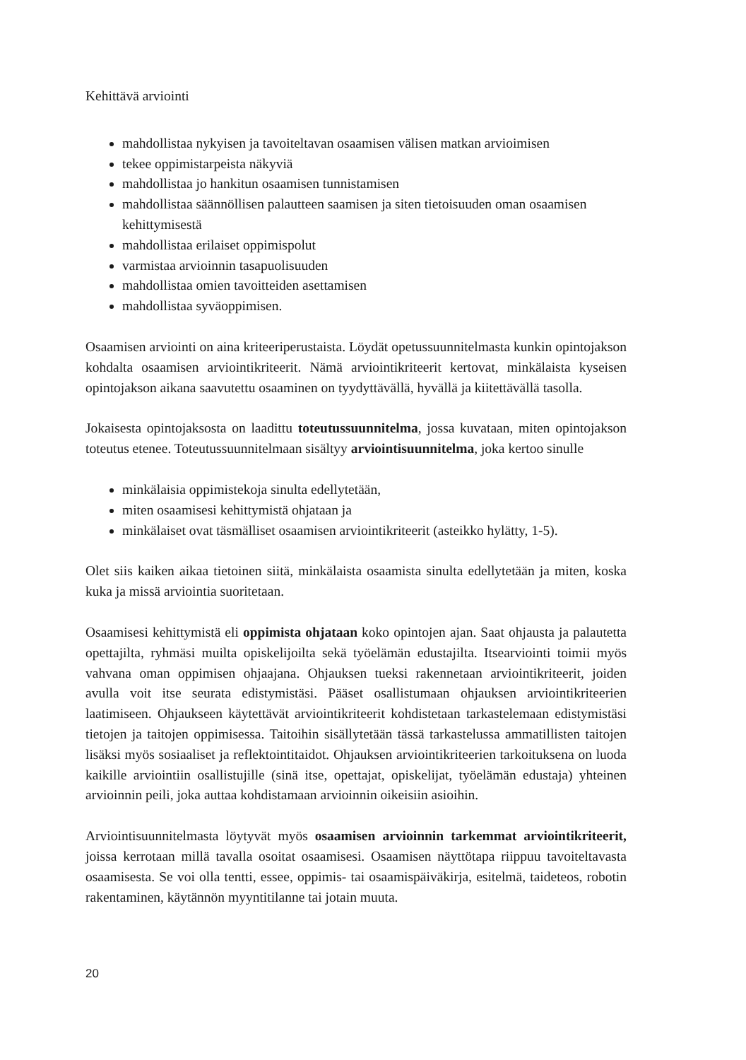Kehittävä arviointi
mahdollistaa nykyisen ja tavoiteltavan osaamisen välisen matkan arvioimisen
tekee oppimistarpeista näkyviä
mahdollistaa jo hankitun osaamisen tunnistamisen
mahdollistaa säännöllisen palautteen saamisen ja siten tietoisuuden oman osaamisen kehittymisestä
mahdollistaa erilaiset oppimispolut
varmistaa arvioinnin tasapuolisuuden
mahdollistaa omien tavoitteiden asettamisen
mahdollistaa syväoppimisen.
Osaamisen arviointi on aina kriteeriperustaista. Löydät opetussuunnitelmasta kunkin opintojakson kohdalta osaamisen arviointikriteerit. Nämä arviointikriteerit kertovat, minkälaista kyseisen opintojakson aikana saavutettu osaaminen on tyydyttävällä, hyvällä ja kiitettävällä tasolla.
Jokaisesta opintojaksosta on laadittu toteutussuunnitelma, jossa kuvataan, miten opintojakson toteutus etenee. Toteutussuunnitelmaan sisältyy arviointisuunnitelma, joka kertoo sinulle
minkälaisia oppimistekoja sinulta edellytetään,
miten osaamisesi kehittymistä ohjataan ja
minkälaiset ovat täsmälliset osaamisen arviointikriteerit (asteikko hylätty, 1-5).
Olet siis kaiken aikaa tietoinen siitä, minkälaista osaamista sinulta edellytetään ja miten, koska kuka ja missä arviointia suoritetaan.
Osaamisesi kehittymistä eli oppimista ohjataan koko opintojen ajan. Saat ohjausta ja palautetta opettajilta, ryhmäsi muilta opiskelijoilta sekä työelämän edustajilta. Itsearviointi toimii myös vahvana oman oppimisen ohjaajana. Ohjauksen tueksi rakennetaan arviointikriteerit, joiden avulla voit itse seurata edistymistäsi. Pääset osallistumaan ohjauksen arviointikriteerien laatimiseen. Ohjaukseen käytettävät arviointikriteerit kohdistetaan tarkastelemaan edistymistäsi tietojen ja taitojen oppimisessa. Taitoihin sisällytetään tässä tarkastelussa ammatillisten taitojen lisäksi myös sosiaaliset ja reflektointitaidot. Ohjauksen arviointikriteerien tarkoituksena on luoda kaikille arviointiin osallistujille (sinä itse, opettajat, opiskelijat, työelämän edustaja) yhteinen arvioinnin peili, joka auttaa kohdistamaan arvioinnin oikeisiin asioihin.
Arviointisuunnitelmasta löytyvät myös osaamisen arvioinnin tarkemmat arviointikriteerit, joissa kerrotaan millä tavalla osoitat osaamisesi. Osaamisen näyttötapa riippuu tavoiteltavasta osaamisesta. Se voi olla tentti, essee, oppimis- tai osaamispäiväkirja, esitelmä, taideteos, robotin rakentaminen, käytännön myyntitilanne tai jotain muuta.
20